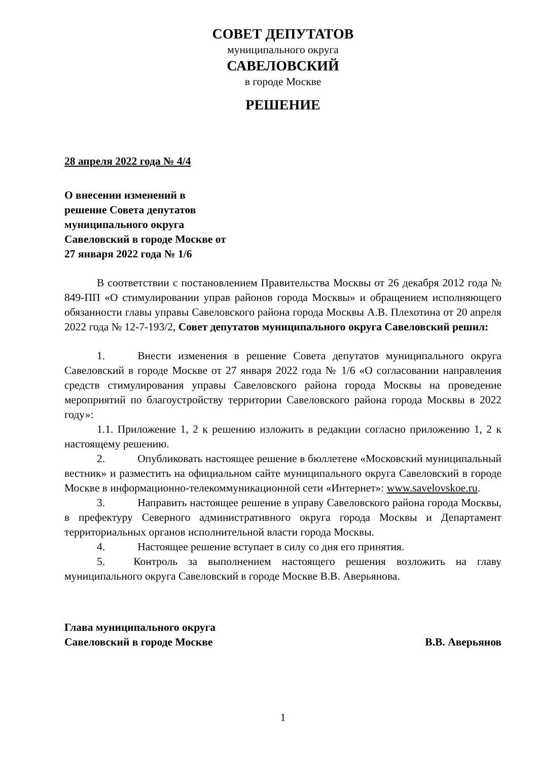СОВЕТ ДЕПУТАТОВ
муниципального округа
САВЕЛОВСКИЙ
в городе Москве
РЕШЕНИЕ
28 апреля 2022 года № 4/4
О внесении изменений в
решение Совета депутатов
муниципального округа
Савеловский в городе Москве от
27 января 2022 года № 1/6
В соответствии с постановлением Правительства Москвы от 26 декабря 2012 года № 849-ПП «О стимулировании управ районов города Москвы» и обращением исполняющего обязанности главы управы Савеловского района города Москвы А.В. Плехотина от 20 апреля 2022 года № 12-7-193/2, Совет депутатов муниципального округа Савеловский решил:
1. Внести изменения в решение Совета депутатов муниципального округа Савеловский в городе Москве от 27 января 2022 года № 1/6 «О согласовании направления средств стимулирования управы Савеловского района города Москвы на проведение мероприятий по благоустройству территории Савеловского района города Москвы в 2022 году»:
1.1. Приложение 1, 2 к решению изложить в редакции согласно приложению 1, 2 к настоящему решению.
2. Опубликовать настоящее решение в бюллетене «Московский муниципальный вестник» и разместить на официальном сайте муниципального округа Савеловский в городе Москве в информационно-телекоммуникационной сети «Интернет»: www.savelovskoe.ru.
3. Направить настоящее решение в управу Савеловского района города Москвы, в префектуру Северного административного округа города Москвы и Департамент территориальных органов исполнительной власти города Москвы.
4. Настоящее решение вступает в силу со дня его принятия.
5. Контроль за выполнением настоящего решения возложить на главу муниципального округа Савеловский в городе Москве В.В. Аверьянова.
Глава муниципального округа
Савеловский в городе Москве В.В. Аверьянов
1